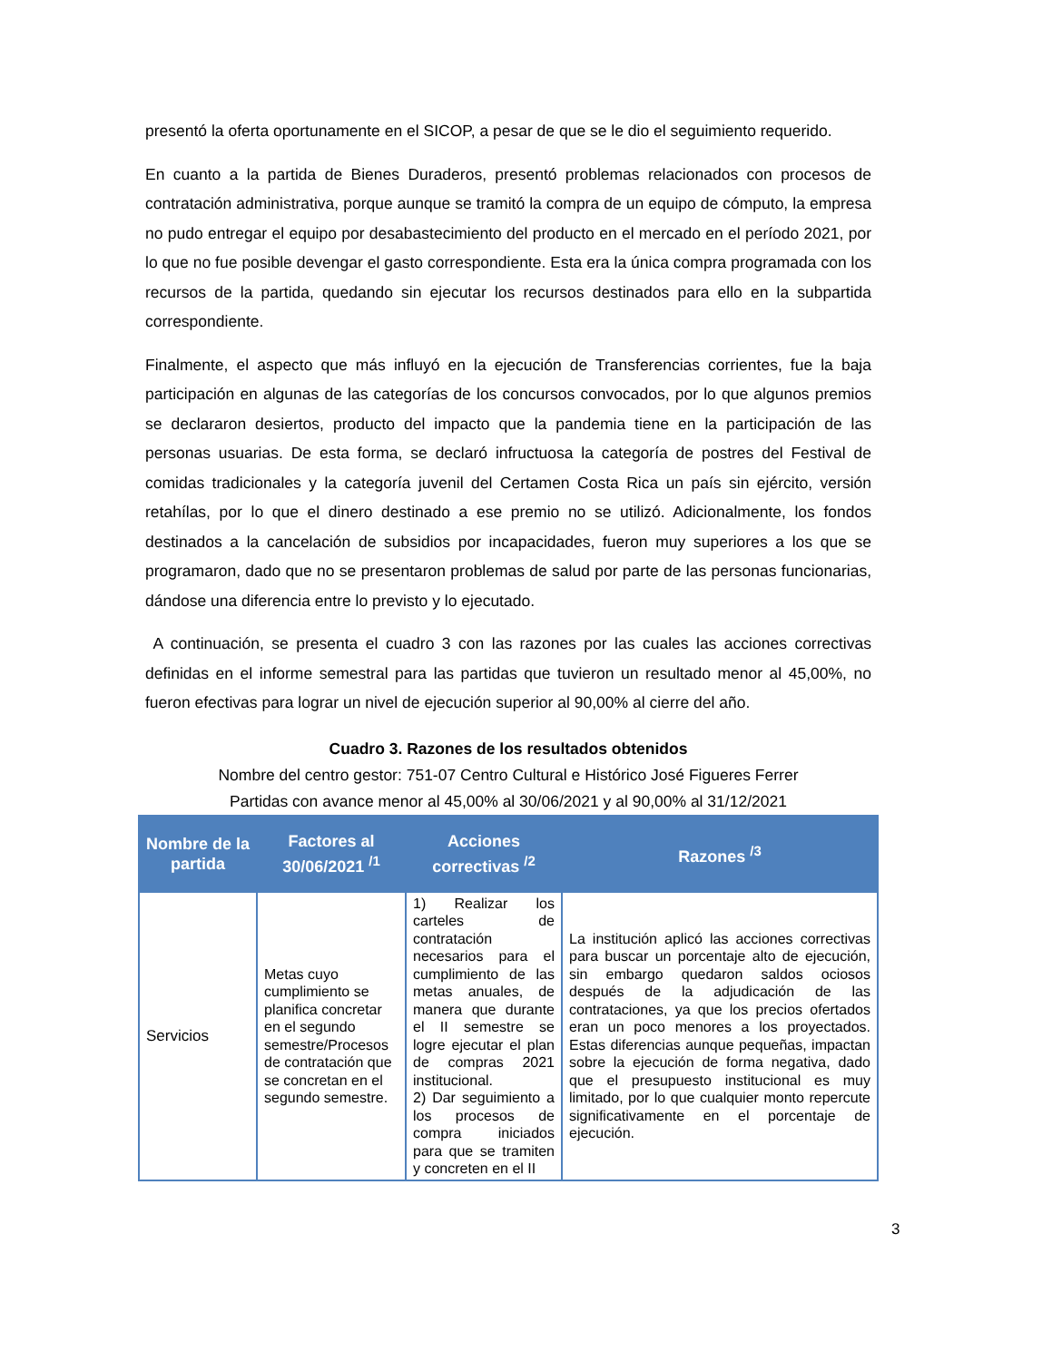presentó la oferta oportunamente en el SICOP, a pesar de que se le dio el seguimiento requerido.
En cuanto a la partida de Bienes Duraderos, presentó problemas relacionados con procesos de contratación administrativa, porque aunque se tramitó la compra de un equipo de cómputo, la empresa no pudo entregar el equipo por desabastecimiento del producto en el mercado en el período 2021, por lo que no fue posible devengar el gasto correspondiente. Esta era la única compra programada con los recursos de la partida, quedando sin ejecutar los recursos destinados para ello en la subpartida correspondiente.
Finalmente, el aspecto que más influyó en la ejecución de Transferencias corrientes, fue la baja participación en algunas de las categorías de los concursos convocados, por lo que algunos premios se declararon desiertos, producto del impacto que la pandemia tiene en la participación de las personas usuarias. De esta forma, se declaró infructuosa la categoría de postres del Festival de comidas tradicionales y la categoría juvenil del Certamen Costa Rica un país sin ejército, versión retahílas, por lo que el dinero destinado a ese premio no se utilizó. Adicionalmente, los fondos destinados a la cancelación de subsidios por incapacidades, fueron muy superiores a los que se programaron, dado que no se presentaron problemas de salud por parte de las personas funcionarias, dándose una diferencia entre lo previsto y lo ejecutado.
A continuación, se presenta el cuadro 3 con las razones por las cuales las acciones correctivas definidas en el informe semestral para las partidas que tuvieron un resultado menor al 45,00%, no fueron efectivas para lograr un nivel de ejecución superior al 90,00% al cierre del año.
Cuadro 3. Razones de los resultados obtenidos
Nombre del centro gestor: 751-07 Centro Cultural e Histórico José Figueres Ferrer
Partidas con avance menor al 45,00% al 30/06/2021 y al 90,00% al 31/12/2021
| Nombre de la partida | Factores al 30/06/2021 <sup>/1</sup> | Acciones correctivas <sup>/2</sup> | Razones <sup>/3</sup> |
| --- | --- | --- | --- |
| Servicios | Metas cuyo cumplimiento se planifica concretar en el segundo semestre/Procesos de contratación que se concretan en el segundo semestre. | 1) Realizar los carteles de contratación necesarios para el cumplimiento de las metas anuales, de manera que durante el II semestre se logre ejecutar el plan de compras 2021 institucional. 2) Dar seguimiento a los procesos de compra iniciados para que se tramiten y concreten en el II | La institución aplicó las acciones correctivas para buscar un porcentaje alto de ejecución, sin embargo quedaron saldos ociosos después de la adjudicación de las contrataciones, ya que los precios ofertados eran un poco menores a los proyectados. Estas diferencias aunque pequeñas, impactan sobre la ejecución de forma negativa, dado que el presupuesto institucional es muy limitado, por lo que cualquier monto repercute significativamente en el porcentaje de ejecución. |
3